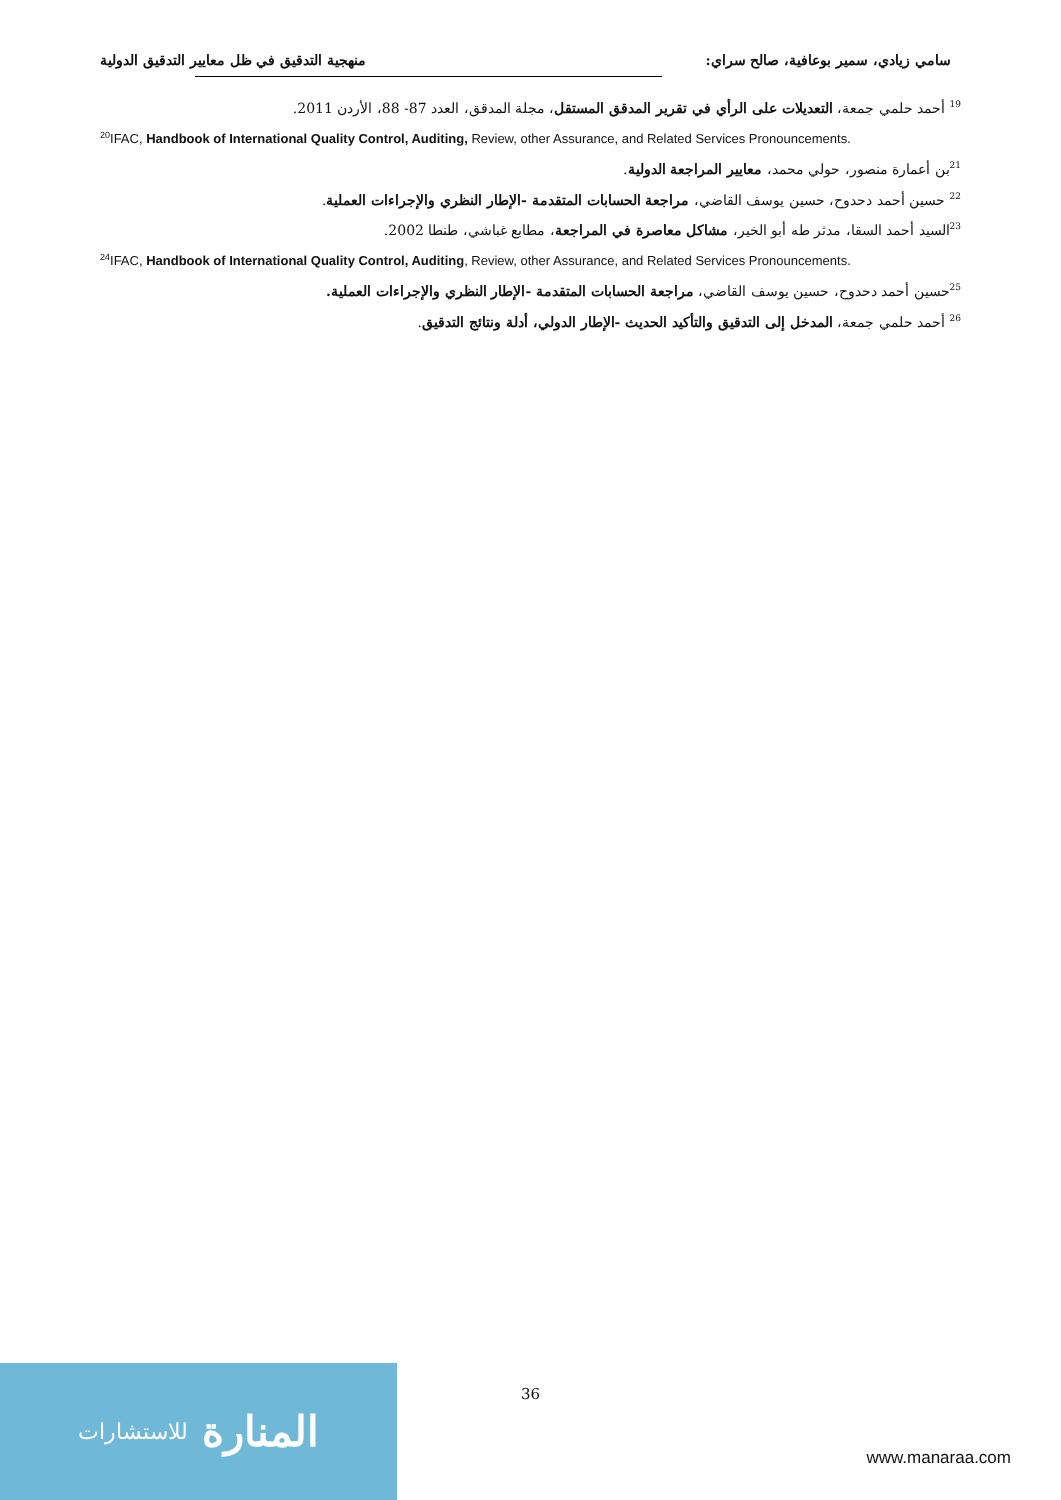سامي زيادي، سمير بوعافية، صالح سراي: منهجية التدقيق في ظل معايير التدقيق الدولية
<sup>19</sup> أحمد حلمي جمعة، التعديلات على الرأي في تقرير المدقق المستقل، مجلة المدقق، العدد 87- 88، الأردن 2011.
<sup>20</sup> IFAC, Handbook of International Quality Control, Auditing, Review, other Assurance, and Related Services Pronouncements.
<sup>21</sup> بن أعمارة منصور، حولي محمد، معايير المراجعة الدولية.
<sup>22</sup> حسين أحمد دحدوح، حسين يوسف القاضي، مراجعة الحسابات المتقدمة -الإطار النظري والإجراءات العملية.
<sup>23</sup> السيد أحمد السقا، مدثر طه أبو الخير، مشاكل معاصرة في المراجعة، مطابع غباشي، طنطا 2002.
<sup>24</sup> IFAC, Handbook of International Quality Control, Auditing, Review, other Assurance, and Related Services Pronouncements.
<sup>25</sup> حسين أحمد دحدوح، حسين يوسف القاضي، مراجعة الحسابات المتقدمة -الإطار النظري والإجراءات العملية.
<sup>26</sup> أحمد حلمي جمعة، المدخل إلى التدقيق والتأكيد الحديث -الإطار الدولي، أدلة ونتائج التدقيق.
36
المنارة للاستشارات
www.manaraa.com